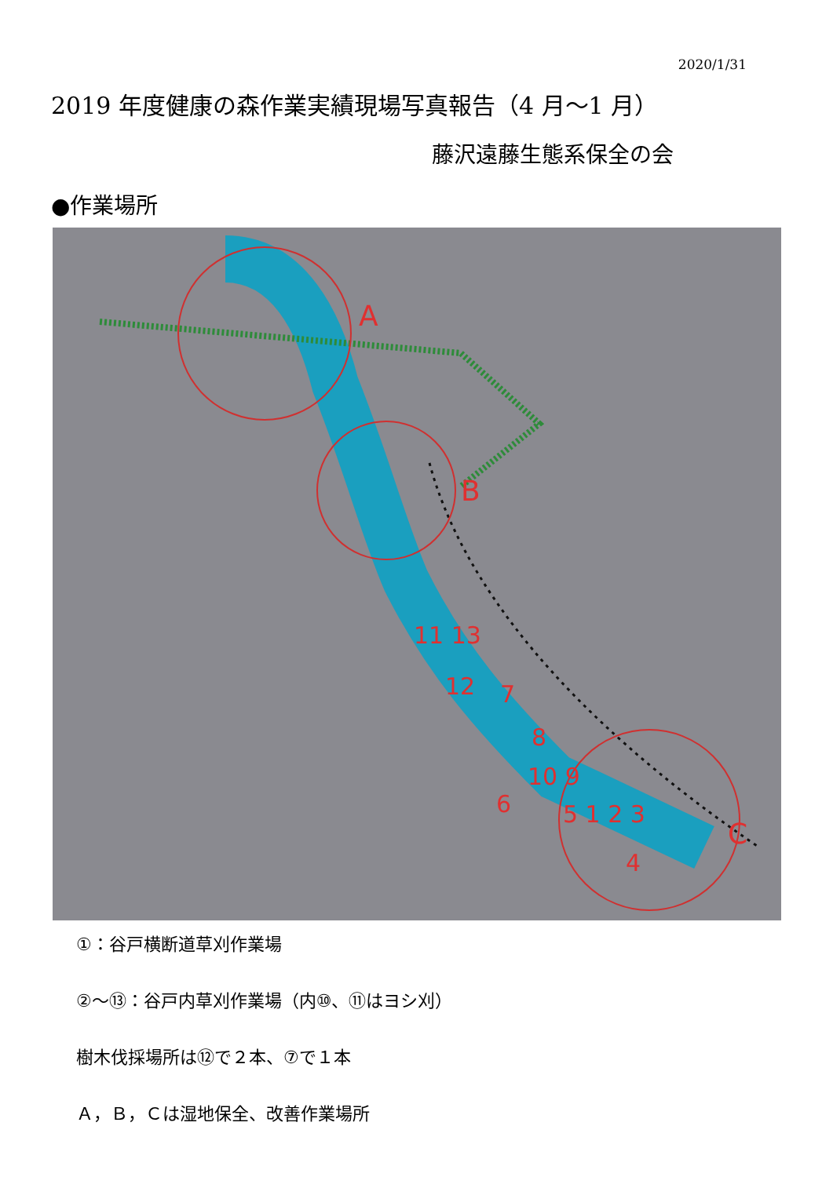2020/1/31
2019 年度健康の森作業実績現場写真報告（4 月～1 月）
藤沢遠藤生態系保全の会
●作業場所
A
B
C
11 13
12
7
8
10 9
6
5 1 2 3
4
①：谷戸横断道草刈作業場
②～⑬：谷戸内草刈作業場（内⑩、⑪はヨシ刈）
樹木伐採場所は⑫で２本、⑦で１本
Ａ，Ｂ，Ｃは湿地保全、改善作業場所